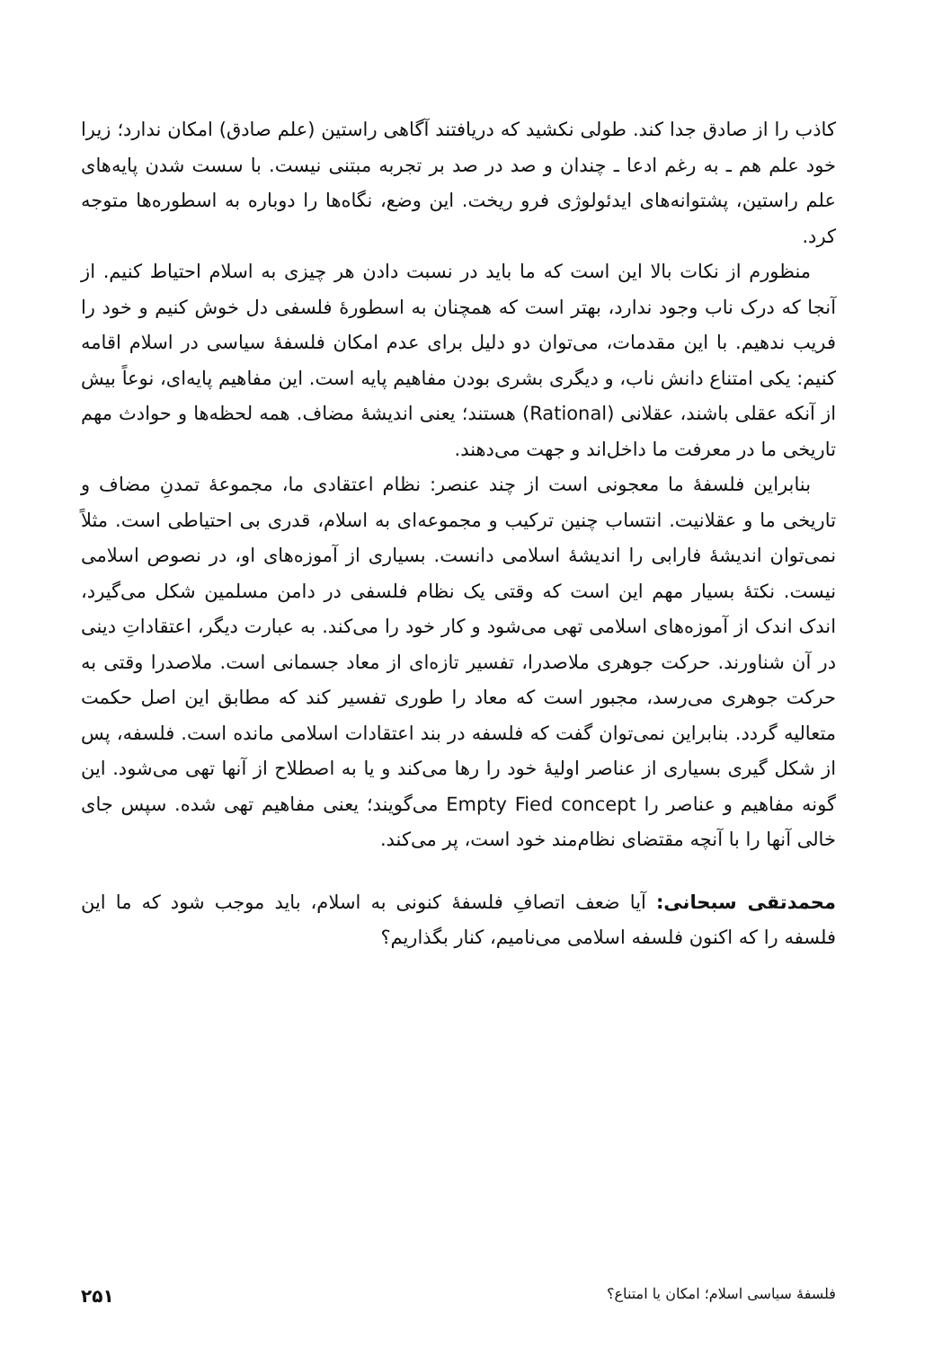کاذب را از صادق جدا کند. طولی نکشید که دریافتند آگاهی راستین (علم صادق) امکان ندارد؛ زیرا خود علم هم ـ به رغم ادعا ـ چندان و صد در صد بر تجربه مبتنی نیست. با سست شدن پایه‌های علم راستین، پشتوانه‌های ایدئولوژی فرو ریخت. این وضع، نگاه‌ها را دوباره به اسطوره‌ها متوجه کرد.
منظورم از نکات بالا این است که ما باید در نسبت دادن هر چیزی به اسلام احتیاط کنیم. از آنجا که درک ناب وجود ندارد، بهتر است که همچنان به اسطورهٔ فلسفی دل خوش کنیم و خود را فریب ندهیم. با این مقدمات، می‌توان دو دلیل برای عدم امکان فلسفهٔ سیاسی در اسلام اقامه کنیم: یکی امتناع دانش ناب، و دیگری بشری بودن مفاهیم پایه است. این مفاهیم پایه‌ای، نوعاً بیش از آنکه عقلی باشند، عقلانی (Rational) هستند؛ یعنی اندیشهٔ مضاف. همه لحظه‌ها و حوادث مهم تاریخی ما در معرفت ما داخل‌اند و جهت می‌دهند.
بنابراین فلسفهٔ ما معجونی است از چند عنصر: نظام اعتقادی ما، مجموعهٔ تمدنِ مضاف و تاریخی ما و عقلانیت. انتساب چنین ترکیب و مجموعه‌ای به اسلام، قدری بی احتیاطی است. مثلاً نمی‌توان اندیشهٔ فارابی را اندیشهٔ اسلامی دانست. بسیاری از آموزه‌های او، در نصوص اسلامی نیست. نکتهٔ بسیار مهم این است که وقتی یک نظام فلسفی در دامن مسلمین شکل می‌گیرد، اندک اندک از آموزه‌های اسلامی تهی می‌شود و کار خود را می‌کند. به عبارت دیگر، اعتقاداتِ دینی در آن شناورند. حرکت جوهری ملاصدرا، تفسیر تازه‌ای از معاد جسمانی است. ملاصدرا وقتی به حرکت جوهری می‌رسد، مجبور است که معاد را طوری تفسیر کند که مطابق این اصل حکمت متعالیه گردد. بنابراین نمی‌توان گفت که فلسفه در بند اعتقادات اسلامی مانده است. فلسفه، پس از شکل گیری بسیاری از عناصر اولیهٔ خود را رها می‌کند و یا به اصطلاح از آنها تهی می‌شود. این گونه مفاهیم و عناصر را Empty Fied concept می‌گویند؛ یعنی مفاهیم تهی شده. سپس جای خالی آنها را با آنچه مقتضای نظام‌مند خود است، پر می‌کند.
محمدتقی سبحانی: آیا ضعف اتصافِ فلسفهٔ کنونی به اسلام، باید موجب شود که ما این فلسفه را که اکنون فلسفه اسلامی می‌نامیم، کنار بگذاریم؟
فلسفهٔ سیاسی اسلام؛ امکان یا امتناع؟ ۲۵۱